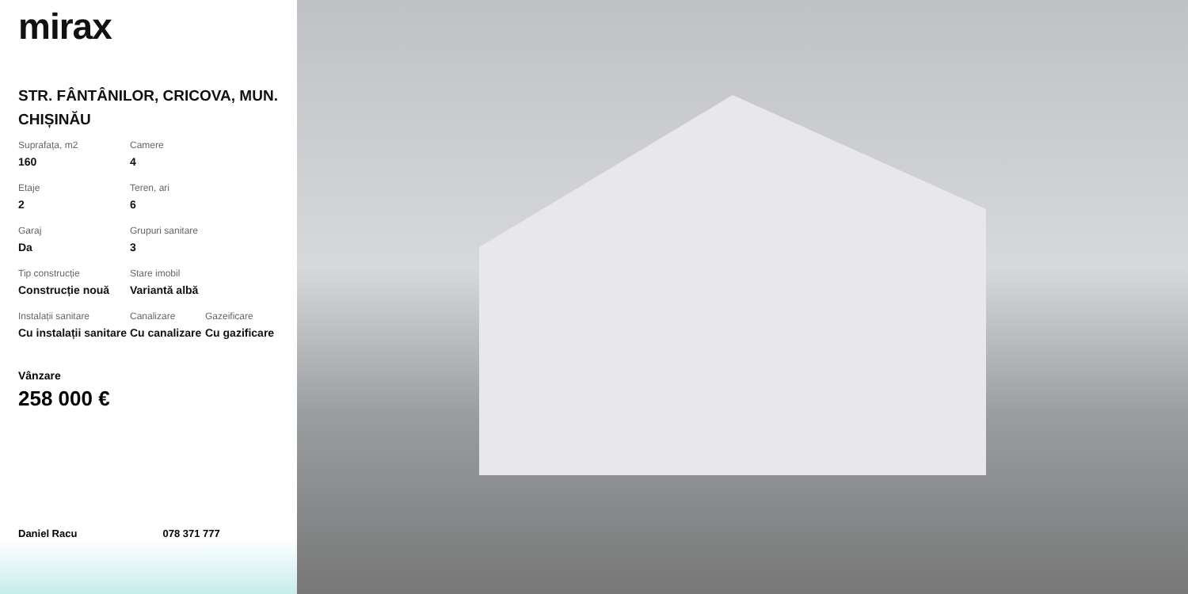mirax
STR. FÂNTÂNILOR, CRICOVA, MUN. CHIȘINĂU
Suprafața, m2
160
Camere
4
Etaje
2
Teren, ari
6
Garaj
Da
Grupuri sanitare
3
Tip construcție
Construcție nouă
Stare imobil
Variantă albă
Instalații sanitare
Cu instalații sanitare
Canalizare
Cu canalizare
Gazeificare
Cu gazificare
Vânzare
258 000 €
Daniel Racu 078 371 777